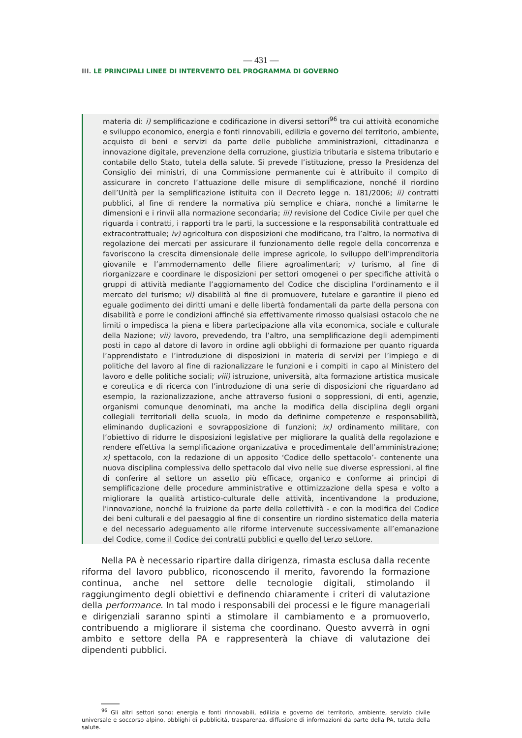— 431 —
III. LE PRINCIPALI LINEE DI INTERVENTO DEL PROGRAMMA DI GOVERNO
materia di: i) semplificazione e codificazione in diversi settori<sup>96</sup> tra cui attività economiche e sviluppo economico, energia e fonti rinnovabili, edilizia e governo del territorio, ambiente, acquisto di beni e servizi da parte delle pubbliche amministrazioni, cittadinanza e innovazione digitale, prevenzione della corruzione, giustizia tributaria e sistema tributario e contabile dello Stato, tutela della salute. Si prevede l’istituzione, presso la Presidenza del Consiglio dei ministri, di una Commissione permanente cui è attribuito il compito di assicurare in concreto l’attuazione delle misure di semplificazione, nonché il riordino dell’Unità per la semplificazione istituita con il Decreto legge n. 181/2006; ii) contratti pubblici, al fine di rendere la normativa più semplice e chiara, nonché a limitarne le dimensioni e i rinvii alla normazione secondaria; iii) revisione del Codice Civile per quel che riguarda i contratti, i rapporti tra le parti, la successione e la responsabilità contrattuale ed extracontrattuale; iv) agricoltura con disposizioni che modificano, tra l’altro, la normativa di regolazione dei mercati per assicurare il funzionamento delle regole della concorrenza e favoriscono la crescita dimensionale delle imprese agricole, lo sviluppo dell’imprenditoria giovanile e l’ammodernamento delle filiere agroalimentari; v) turismo, al fine di riorganizzare e coordinare le disposizioni per settori omogenei o per specifiche attività o gruppi di attività mediante l’aggiornamento del Codice che disciplina l’ordinamento e il mercato del turismo; vi) disabilità al fine di promuovere, tutelare e garantire il pieno ed eguale godimento dei diritti umani e delle libertà fondamentali da parte della persona con disabilità e porre le condizioni affinché sia effettivamente rimosso qualsiasi ostacolo che ne limiti o impedisca la piena e libera partecipazione alla vita economica, sociale e culturale della Nazione; vii) lavoro, prevedendo, tra l’altro, una semplificazione degli adempimenti posti in capo al datore di lavoro in ordine agli obblighi di formazione per quanto riguarda l’apprendistato e l’introduzione di disposizioni in materia di servizi per l’impiego e di politiche del lavoro al fine di razionalizzare le funzioni e i compiti in capo al Ministero del lavoro e delle politiche sociali; viii) istruzione, università, alta formazione artistica musicale e coreutica e di ricerca con l’introduzione di una serie di disposizioni che riguardano ad esempio, la razionalizzazione, anche attraverso fusioni o soppressioni, di enti, agenzie, organismi comunque denominati, ma anche la modifica della disciplina degli organi collegiali territoriali della scuola, in modo da definirne competenze e responsabilità, eliminando duplicazioni e sovrapposizione di funzioni; ix) ordinamento militare, con l’obiettivo di ridurre le disposizioni legislative per migliorare la qualità della regolazione e rendere effettiva la semplificazione organizzativa e procedimentale dell’amministrazione; x) spettacolo, con la redazione di un apposito ‘Codice dello spettacolo’- contenente una nuova disciplina complessiva dello spettacolo dal vivo nelle sue diverse espressioni, al fine di conferire al settore un assetto più efficace, organico e conforme ai principi di semplificazione delle procedure amministrative e ottimizzazione della spesa e volto a migliorare la qualità artistico-culturale delle attività, incentivandone la produzione, l'innovazione, nonché la fruizione da parte della collettività - e con la modifica del Codice dei beni culturali e del paesaggio al fine di consentire un riordino sistematico della materia e del necessario adeguamento alle riforme intervenute successivamente all’emanazione del Codice, come il Codice dei contratti pubblici e quello del terzo settore.
Nella PA è necessario ripartire dalla dirigenza, rimasta esclusa dalla recente riforma del lavoro pubblico, riconoscendo il merito, favorendo la formazione continua, anche nel settore delle tecnologie digitali, stimolando il raggiungimento degli obiettivi e definendo chiaramente i criteri di valutazione della performance. In tal modo i responsabili dei processi e le figure manageriali e dirigenziali saranno spinti a stimolare il cambiamento e a promuoverlo, contribuendo a migliorare il sistema che coordinano. Questo avverrà in ogni ambito e settore della PA e rappresenterà la chiave di valutazione dei dipendenti pubblici.
<sup>96</sup> Gli altri settori sono: energia e fonti rinnovabili, edilizia e governo del territorio, ambiente, servizio civile universale e soccorso alpino, obblighi di pubblicità, trasparenza, diffusione di informazioni da parte della PA, tutela della salute.